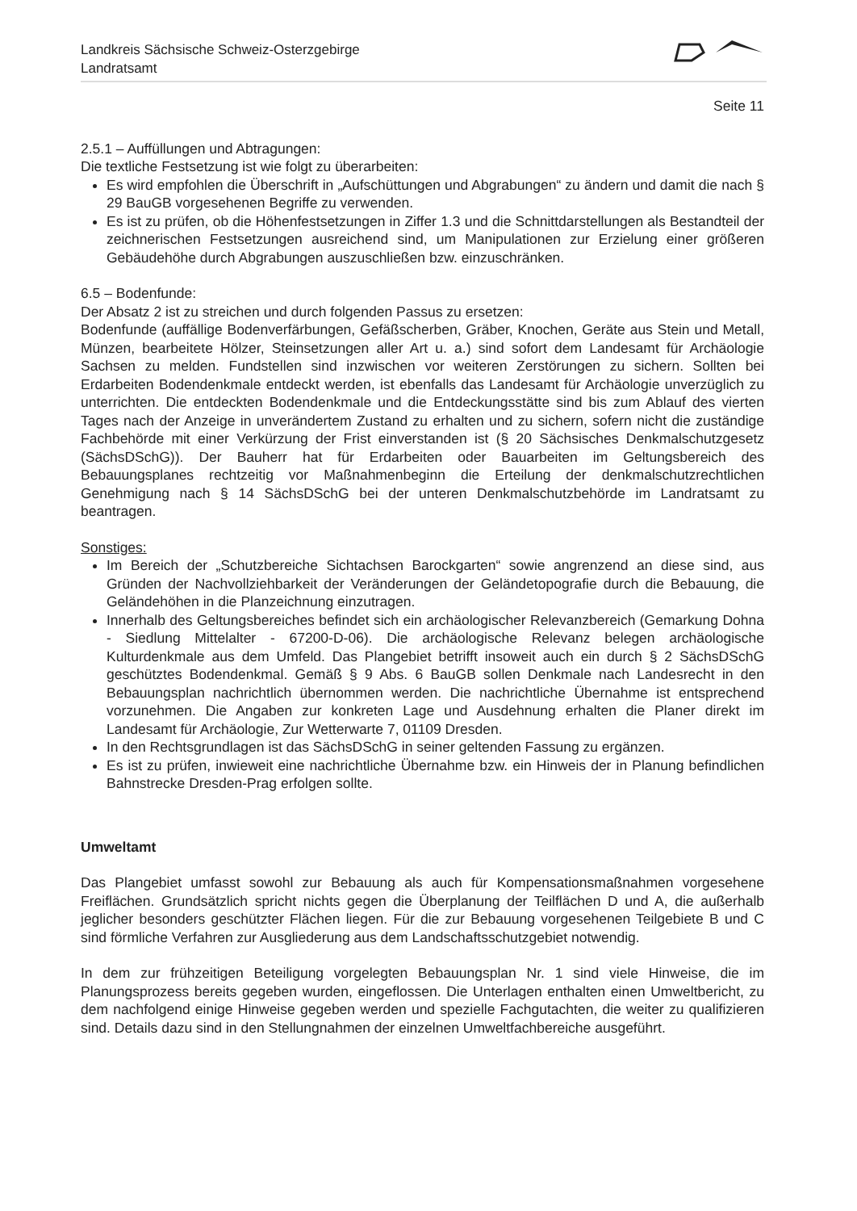Landkreis Sächsische Schweiz-Osterzgebirge
Landratsamt
Seite 11
2.5.1 – Auffüllungen und Abtragungen:
Die textliche Festsetzung ist wie folgt zu überarbeiten:
Es wird empfohlen die Überschrift in „Aufschüttungen und Abgrabungen“ zu ändern und damit die nach § 29 BauGB vorgesehenen Begriffe zu verwenden.
Es ist zu prüfen, ob die Höhenfestsetzungen in Ziffer 1.3 und die Schnittdarstellungen als Bestandteil der zeichnerischen Festsetzungen ausreichend sind, um Manipulationen zur Erzielung einer größeren Gebäudehöhe durch Abgrabungen auszuschließen bzw. einzuschränken.
6.5 – Bodenfunde:
Der Absatz 2 ist zu streichen und durch folgenden Passus zu ersetzen:
Bodenfunde (auffällige Bodenverfärbungen, Gefäßscherben, Gräber, Knochen, Geräte aus Stein und Metall, Münzen, bearbeitete Hölzer, Steinsetzungen aller Art u. a.) sind sofort dem Landesamt für Archäologie Sachsen zu melden. Fundstellen sind inzwischen vor weiteren Zerstörungen zu sichern. Sollten bei Erdarbeiten Bodendenkmale entdeckt werden, ist ebenfalls das Landesamt für Archäologie unverzüglich zu unterrichten. Die entdeckten Bodendenkmale und die Entdeckungsstätte sind bis zum Ablauf des vierten Tages nach der Anzeige in unverändertem Zustand zu erhalten und zu sichern, sofern nicht die zuständige Fachbehörde mit einer Verkürzung der Frist einverstanden ist (§ 20 Sächsisches Denkmalschutzgesetz (SächsDSchG)). Der Bauherr hat für Erdarbeiten oder Bauarbeiten im Geltungsbereich des Bebauungsplanes rechtzeitig vor Maßnahmenbeginn die Erteilung der denkmalschutzrechtlichen Genehmigung nach § 14 SächsDSchG bei der unteren Denkmalschutzbehörde im Landratsamt zu beantragen.
Sonstiges:
Im Bereich der „Schutzbereiche Sichtachsen Barockgarten“ sowie angrenzend an diese sind, aus Gründen der Nachvollziehbarkeit der Veränderungen der Geländetopografie durch die Bebauung, die Geländehöhen in die Planzeichnung einzutragen.
Innerhalb des Geltungsbereiches befindet sich ein archäologischer Relevanzbereich (Gemarkung Dohna - Siedlung Mittelalter - 67200-D-06). Die archäologische Relevanz belegen archäologische Kulturdenkmale aus dem Umfeld. Das Plangebiet betrifft insoweit auch ein durch § 2 SächsDSchG geschütztes Bodendenkmal. Gemäß § 9 Abs. 6 BauGB sollen Denkmale nach Landesrecht in den Bebauungsplan nachrichtlich übernommen werden. Die nachrichtliche Übernahme ist entsprechend vorzunehmen. Die Angaben zur konkreten Lage und Ausdehnung erhalten die Planer direkt im Landesamt für Archäologie, Zur Wetterwarte 7, 01109 Dresden.
In den Rechtsgrundlagen ist das SächsDSchG in seiner geltenden Fassung zu ergänzen.
Es ist zu prüfen, inwieweit eine nachrichtliche Übernahme bzw. ein Hinweis der in Planung befindlichen Bahnstrecke Dresden-Prag erfolgen sollte.
Umweltamt
Das Plangebiet umfasst sowohl zur Bebauung als auch für Kompensationsmaßnahmen vorgesehene Freiflächen. Grundsätzlich spricht nichts gegen die Überplanung der Teilflächen D und A, die außerhalb jeglicher besonders geschützter Flächen liegen. Für die zur Bebauung vorgesehenen Teilgebiete B und C sind förmliche Verfahren zur Ausgliederung aus dem Landschaftsschutzgebiet notwendig.
In dem zur frühzeitigen Beteiligung vorgelegten Bebauungsplan Nr. 1 sind viele Hinweise, die im Planungsprozess bereits gegeben wurden, eingeflossen. Die Unterlagen enthalten einen Umweltbericht, zu dem nachfolgend einige Hinweise gegeben werden und spezielle Fachgutachten, die weiter zu qualifizieren sind. Details dazu sind in den Stellungnahmen der einzelnen Umweltfachbereiche ausgeführt.